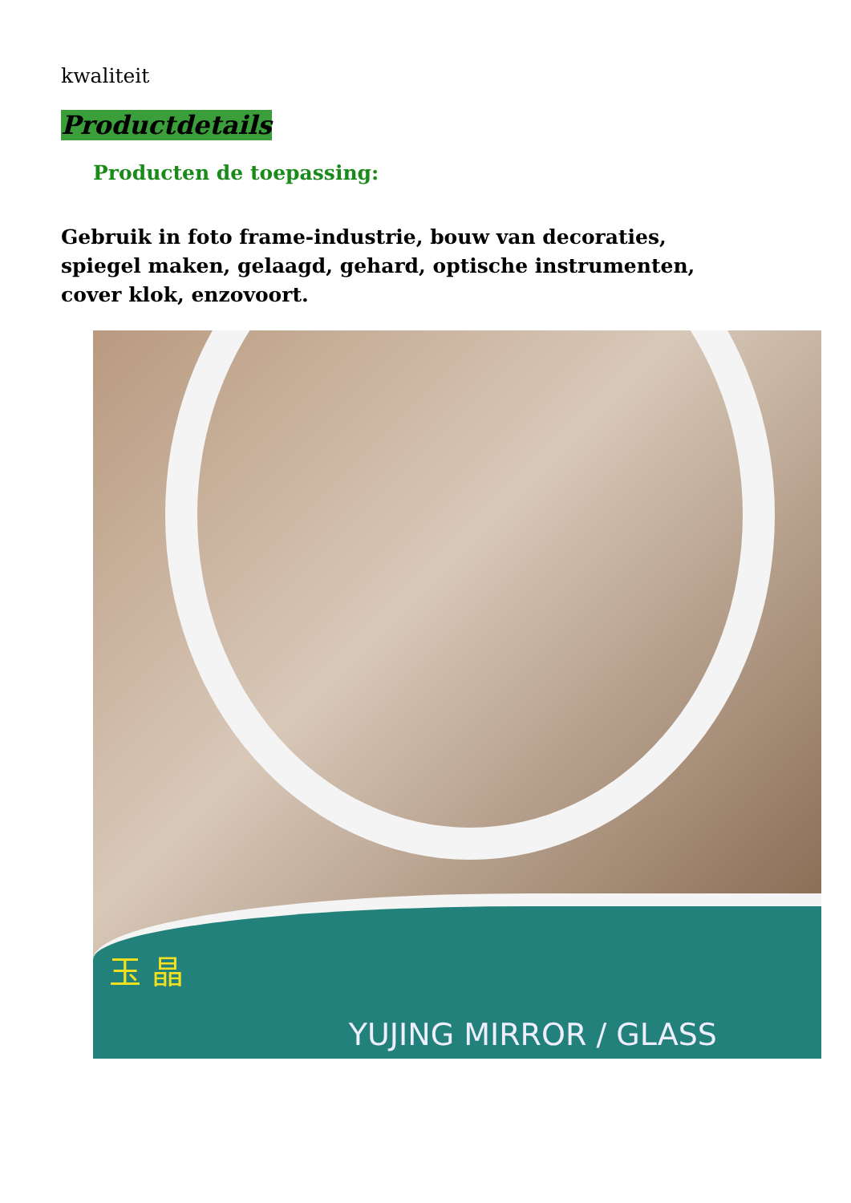kwaliteit
Productdetails
Producten de toepassing:
Gebruik in foto frame-industrie, bouw van decoraties, spiegel maken, gelaagd, gehard, optische instrumenten, cover klok, enzovoort.
玉 晶 YUJING MIRROR / GLASS